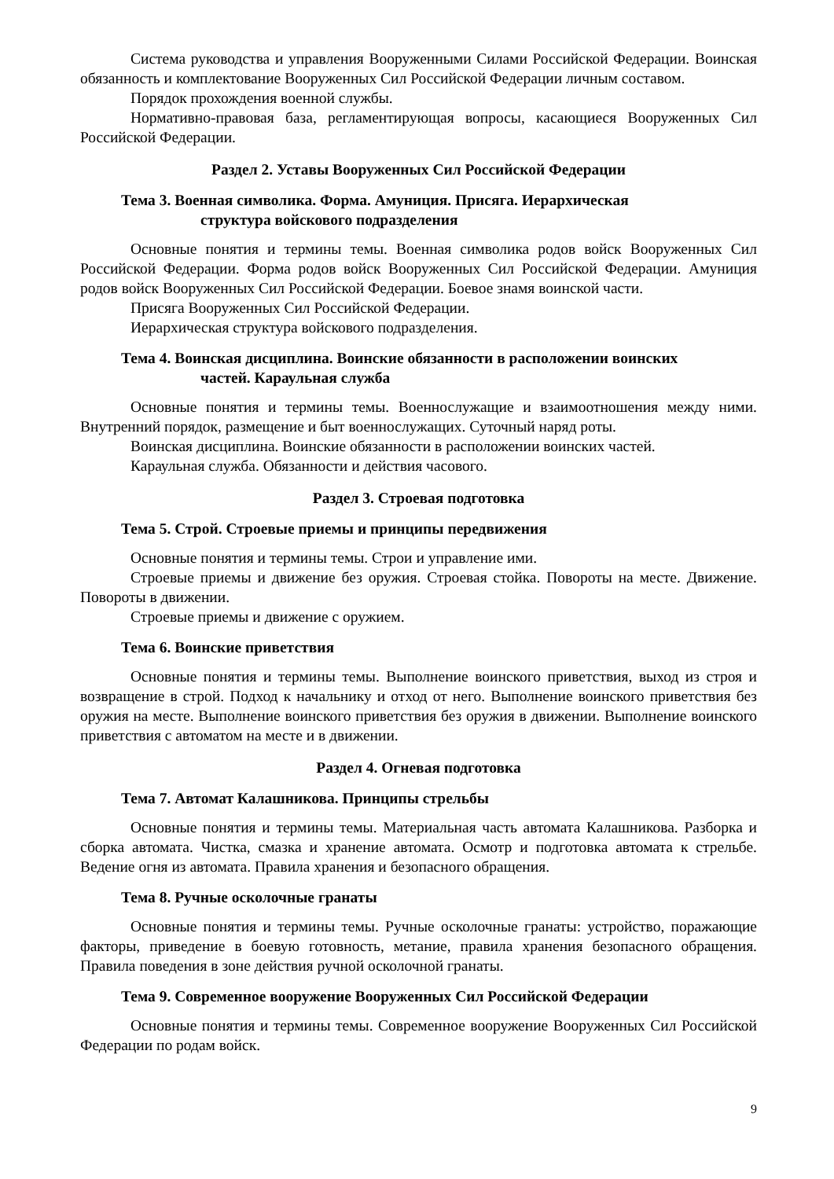Система руководства и управления Вооруженными Силами Российской Федерации. Воинская обязанность и комплектование Вооруженных Сил Российской Федерации личным составом.
Порядок прохождения военной службы.
Нормативно-правовая база, регламентирующая вопросы, касающиеся Вооруженных Сил Российской Федерации.
Раздел 2. Уставы Вооруженных Сил Российской Федерации
Тема 3. Военная символика. Форма. Амуниция. Присяга. Иерархическая
структура войскового подразделения
Основные понятия и термины темы. Военная символика родов войск Вооруженных Сил Российской Федерации. Форма родов войск Вооруженных Сил Российской Федерации. Амуниция родов войск Вооруженных Сил Российской Федерации. Боевое знамя воинской части.
Присяга Вооруженных Сил Российской Федерации.
Иерархическая структура войскового подразделения.
Тема 4. Воинская дисциплина. Воинские обязанности в расположении воинских
частей. Караульная служба
Основные понятия и термины темы. Военнослужащие и взаимоотношения между ними. Внутренний порядок, размещение и быт военнослужащих. Суточный наряд роты.
Воинская дисциплина. Воинские обязанности в расположении воинских частей.
Караульная служба. Обязанности и действия часового.
Раздел 3. Строевая подготовка
Тема 5. Строй. Строевые приемы и принципы передвижения
Основные понятия и термины темы. Строи и управление ими.
Строевые приемы и движение без оружия. Строевая стойка. Повороты на месте. Движение. Повороты в движении.
Строевые приемы и движение с оружием.
Тема 6. Воинские приветствия
Основные понятия и термины темы. Выполнение воинского приветствия, выход из строя и возвращение в строй. Подход к начальнику и отход от него. Выполнение воинского приветствия без оружия на месте. Выполнение воинского приветствия без оружия в движении. Выполнение воинского приветствия с автоматом на месте и в движении.
Раздел 4. Огневая подготовка
Тема 7. Автомат Калашникова. Принципы стрельбы
Основные понятия и термины темы. Материальная часть автомата Калашникова. Разборка и сборка автомата. Чистка, смазка и хранение автомата. Осмотр и подготовка автомата к стрельбе. Ведение огня из автомата. Правила хранения и безопасного обращения.
Тема 8. Ручные осколочные гранаты
Основные понятия и термины темы. Ручные осколочные гранаты: устройство, поражающие факторы, приведение в боевую готовность, метание, правила хранения безопасного обращения. Правила поведения в зоне действия ручной осколочной гранаты.
Тема 9. Современное вооружение Вооруженных Сил Российской Федерации
Основные понятия и термины темы. Современное вооружение Вооруженных Сил Российской Федерации по родам войск.
9